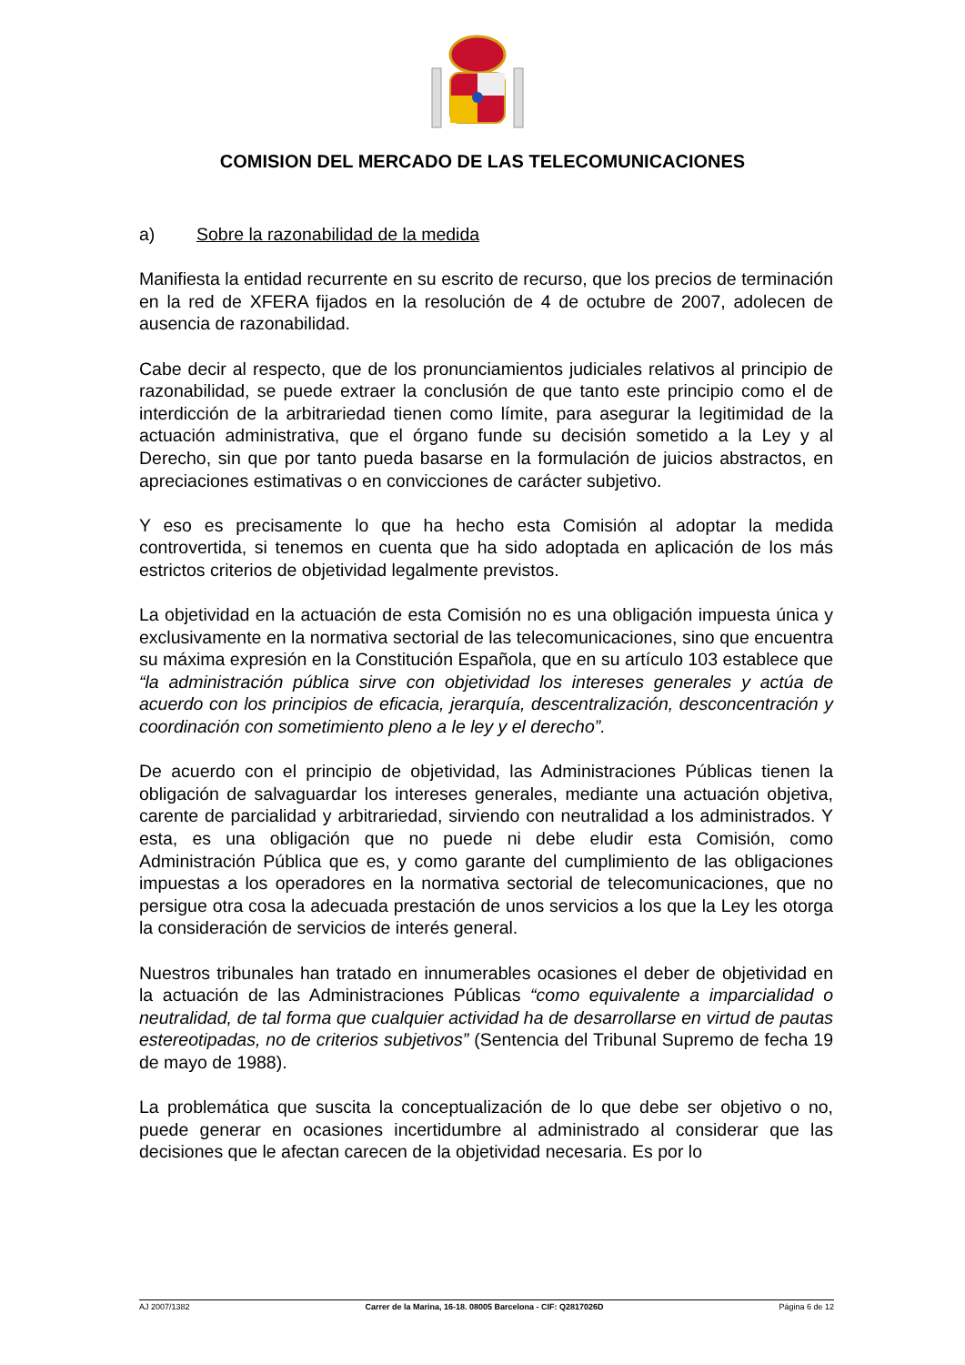COMISION DEL MERCADO DE LAS TELECOMUNICACIONES
a) Sobre la razonabilidad de la medida
Manifiesta la entidad recurrente en su escrito de recurso, que los precios de terminación en la red de XFERA fijados en la resolución de 4 de octubre de 2007, adolecen de ausencia de razonabilidad.
Cabe decir al respecto, que de los pronunciamientos judiciales relativos al principio de razonabilidad, se puede extraer la conclusión de que tanto este principio como el de interdicción de la arbitrariedad tienen como límite, para asegurar la legitimidad de la actuación administrativa, que el órgano funde su decisión sometido a la Ley y al Derecho, sin que por tanto pueda basarse en la formulación de juicios abstractos, en apreciaciones estimativas o en convicciones de carácter subjetivo.
Y eso es precisamente lo que ha hecho esta Comisión al adoptar la medida controvertida, si tenemos en cuenta que ha sido adoptada en aplicación de los más estrictos criterios de objetividad legalmente previstos.
La objetividad en la actuación de esta Comisión no es una obligación impuesta única y exclusivamente en la normativa sectorial de las telecomunicaciones, sino que encuentra su máxima expresión en la Constitución Española, que en su artículo 103 establece que “la administración pública sirve con objetividad los intereses generales y actúa de acuerdo con los principios de eficacia, jerarquía, descentralización, desconcentración y coordinación con sometimiento pleno a le ley y el derecho”.
De acuerdo con el principio de objetividad, las Administraciones Públicas tienen la obligación de salvaguardar los intereses generales, mediante una actuación objetiva, carente de parcialidad y arbitrariedad, sirviendo con neutralidad a los administrados. Y esta, es una obligación que no puede ni debe eludir esta Comisión, como Administración Pública que es, y como garante del cumplimiento de las obligaciones impuestas a los operadores en la normativa sectorial de telecomunicaciones, que no persigue otra cosa la adecuada prestación de unos servicios a los que la Ley les otorga la consideración de servicios de interés general.
Nuestros tribunales han tratado en innumerables ocasiones el deber de objetividad en la actuación de las Administraciones Públicas “como equivalente a imparcialidad o neutralidad, de tal forma que cualquier actividad ha de desarrollarse en virtud de pautas estereotipadas, no de criterios subjetivos” (Sentencia del Tribunal Supremo de fecha 19 de mayo de 1988).
La problemática que suscita la conceptualización de lo que debe ser objetivo o no, puede generar en ocasiones incertidumbre al administrado al considerar que las decisiones que le afectan carecen de la objetividad necesaria. Es por lo
AJ 2007/1382 Carrer de la Marina, 16-18. 08005 Barcelona - CIF: Q2817026D Página 6 de 12